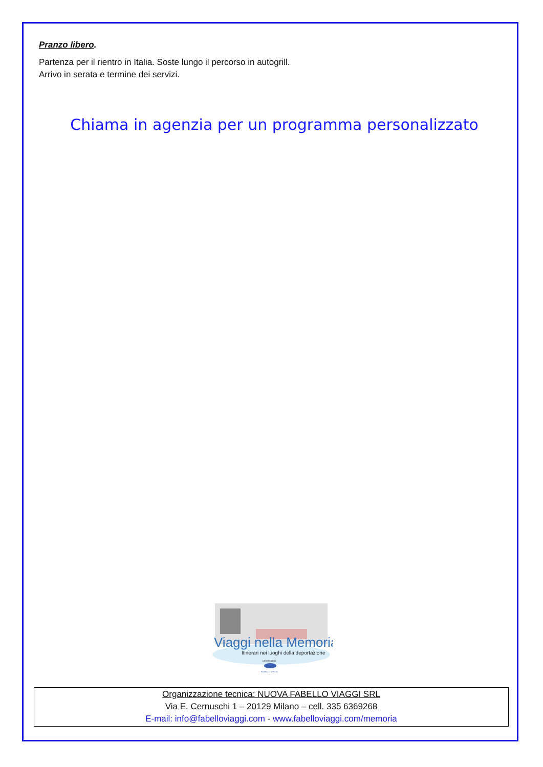Pranzo libero.
Partenza per il rientro in Italia. Soste lungo il percorso in autogrill.
Arrivo in serata e termine dei servizi.
Chiama in agenzia per un programma personalizzato
Viaggi nella Memoria
Itinerari nei luoghi della deportazione
un'iniziativa
FABELLO VIAGGI
Organizzazione tecnica: NUOVA FABELLO VIAGGI SRL
Via E. Cernuschi 1 – 20129 Milano – cell. 335 6369268
E-mail: info@fabelloviaggi.com - www.fabelloviaggi.com/memoria